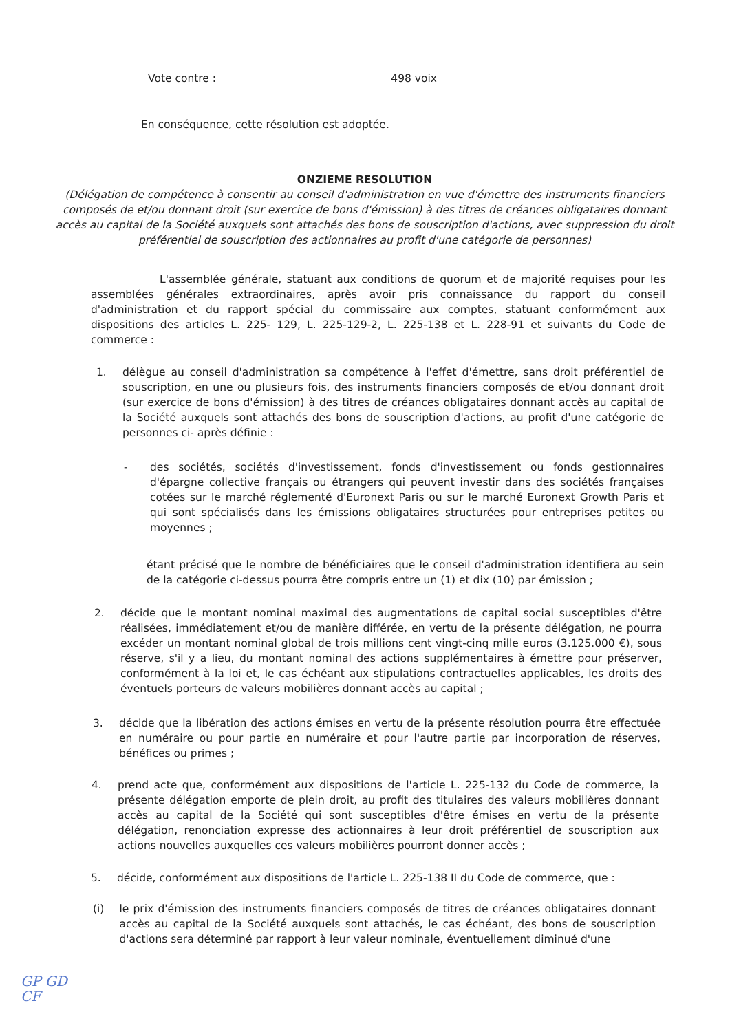Vote contre : 498 voix
En conséquence, cette résolution est adoptée.
ONZIEME RESOLUTION
(Délégation de compétence à consentir au conseil d'administration en vue d'émettre des instruments financiers composés de et/ou donnant droit (sur exercice de bons d'émission) à des titres de créances obligataires donnant accès au capital de la Société auxquels sont attachés des bons de souscription d'actions, avec suppression du droit préférentiel de souscription des actionnaires au profit d'une catégorie de personnes)
L'assemblée générale, statuant aux conditions de quorum et de majorité requises pour les assemblées générales extraordinaires, après avoir pris connaissance du rapport du conseil d'administration et du rapport spécial du commissaire aux comptes, statuant conformément aux dispositions des articles L. 225- 129, L. 225-129-2, L. 225-138 et L. 228-91 et suivants du Code de commerce :
1. délègue au conseil d'administration sa compétence à l'effet d'émettre, sans droit préférentiel de souscription, en une ou plusieurs fois, des instruments financiers composés de et/ou donnant droit (sur exercice de bons d'émission) à des titres de créances obligataires donnant accès au capital de la Société auxquels sont attachés des bons de souscription d'actions, au profit d'une catégorie de personnes ci- après définie :
- des sociétés, sociétés d'investissement, fonds d'investissement ou fonds gestionnaires d'épargne collective français ou étrangers qui peuvent investir dans des sociétés françaises cotées sur le marché réglementé d'Euronext Paris ou sur le marché Euronext Growth Paris et qui sont spécialisés dans les émissions obligataires structurées pour entreprises petites ou moyennes ;
étant précisé que le nombre de bénéficiaires que le conseil d'administration identifiera au sein de la catégorie ci-dessus pourra être compris entre un (1) et dix (10) par émission ;
2. décide que le montant nominal maximal des augmentations de capital social susceptibles d'être réalisées, immédiatement et/ou de manière différée, en vertu de la présente délégation, ne pourra excéder un montant nominal global de trois millions cent vingt-cinq mille euros (3.125.000 €), sous réserve, s'il y a lieu, du montant nominal des actions supplémentaires à émettre pour préserver, conformément à la loi et, le cas échéant aux stipulations contractuelles applicables, les droits des éventuels porteurs de valeurs mobilières donnant accès au capital ;
3. décide que la libération des actions émises en vertu de la présente résolution pourra être effectuée en numéraire ou pour partie en numéraire et pour l'autre partie par incorporation de réserves, bénéfices ou primes ;
4. prend acte que, conformément aux dispositions de l'article L. 225-132 du Code de commerce, la présente délégation emporte de plein droit, au profit des titulaires des valeurs mobilières donnant accès au capital de la Société qui sont susceptibles d'être émises en vertu de la présente délégation, renonciation expresse des actionnaires à leur droit préférentiel de souscription aux actions nouvelles auxquelles ces valeurs mobilières pourront donner accès ;
5. décide, conformément aux dispositions de l'article L. 225-138 II du Code de commerce, que :
(i) le prix d'émission des instruments financiers composés de titres de créances obligataires donnant accès au capital de la Société auxquels sont attachés, le cas échéant, des bons de souscription d'actions sera déterminé par rapport à leur valeur nominale, éventuellement diminué d'une
GP GD
CF